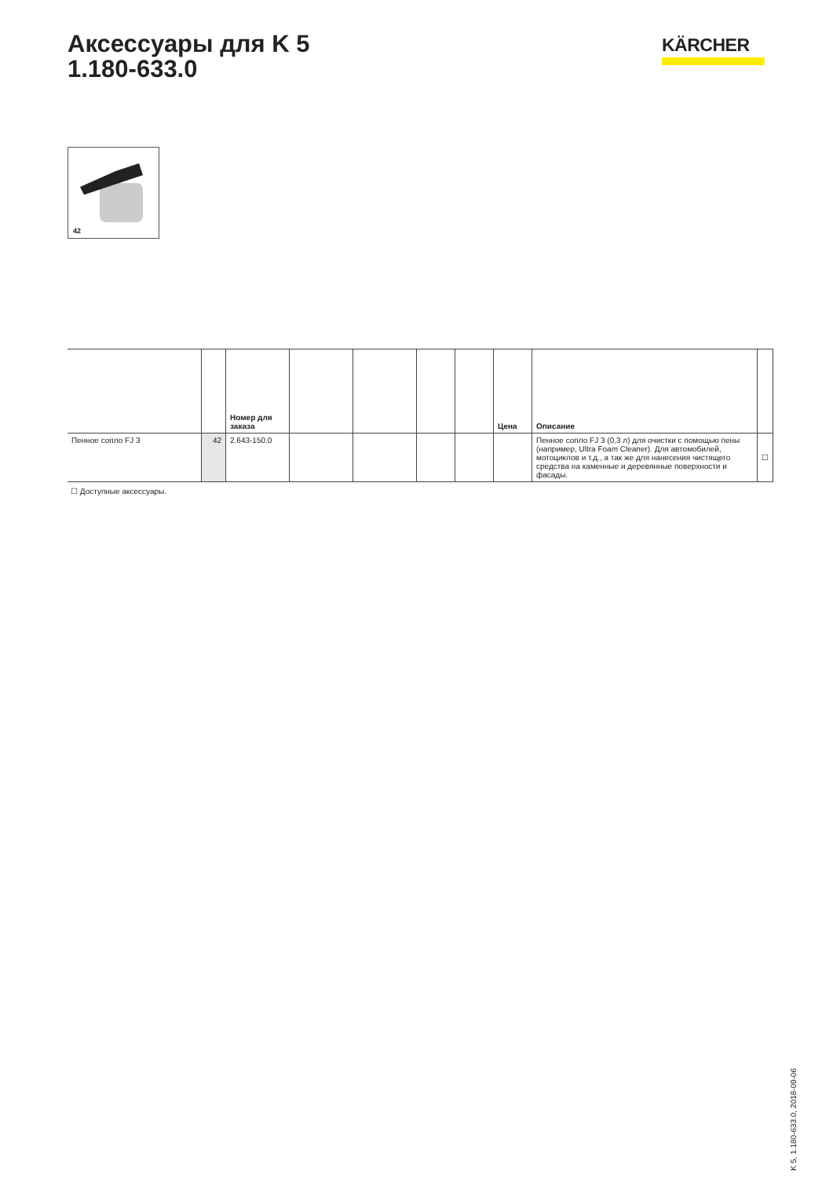Аксессуары для K 5
1.180-633.0
KÄRCHER
42
| | | Номер для заказа | | | | | Цена | Описание | |
| --- | --- | --- | --- | --- | --- | --- | --- | --- | --- |
| Пенное сопло FJ 3 | 42 | 2.643-150.0 | | | | | | Пенное сопло FJ 3 (0,3 л) для очистки с помощью пены (например, Ultra Foam Cleaner). Для автомобилей, мотоциклов и т.д., а так же для нанесения чистящего средства на каменные и деревянные поверхности и фасады. | ☐ |
☐ Доступные аксессуары.
K 5, 1.180-633.0, 2018-09-06